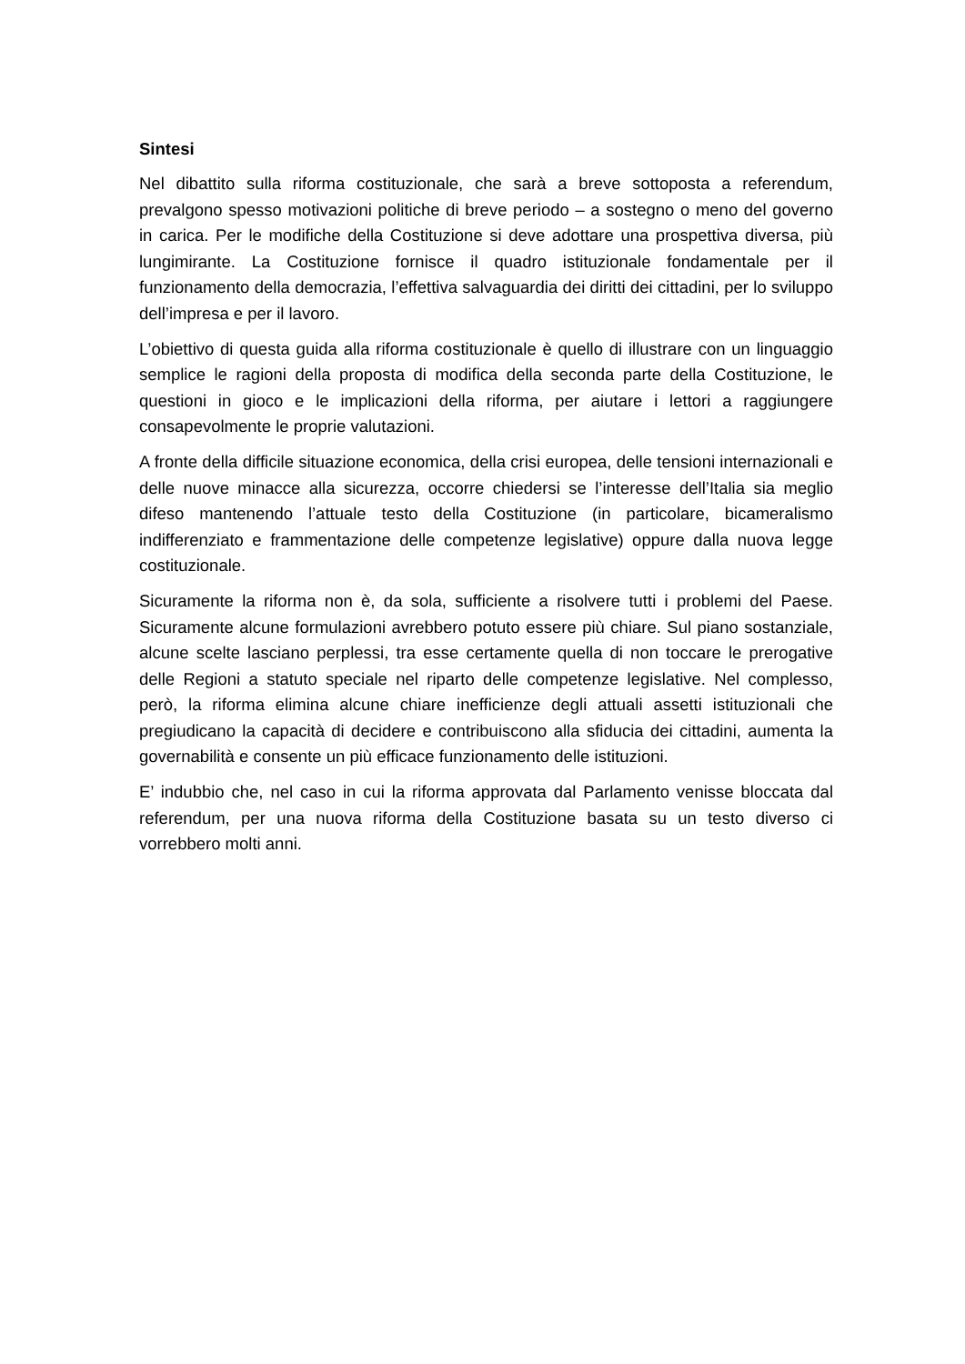Sintesi
Nel dibattito sulla riforma costituzionale, che sarà a breve sottoposta a referendum, prevalgono spesso motivazioni politiche di breve periodo – a sostegno o meno del governo in carica. Per le modifiche della Costituzione si deve adottare una prospettiva diversa, più lungimirante. La Costituzione fornisce il quadro istituzionale fondamentale per il funzionamento della democrazia, l’effettiva salvaguardia dei diritti dei cittadini, per lo sviluppo dell’impresa e per il lavoro.
L’obiettivo di questa guida alla riforma costituzionale è quello di illustrare con un linguaggio semplice le ragioni della proposta di modifica della seconda parte della Costituzione, le questioni in gioco e le implicazioni della riforma, per aiutare i lettori a raggiungere consapevolmente le proprie valutazioni.
A fronte della difficile situazione economica, della crisi europea, delle tensioni internazionali e delle nuove minacce alla sicurezza, occorre chiedersi se l’interesse dell’Italia sia meglio difeso mantenendo l’attuale testo della Costituzione (in particolare, bicameralismo indifferenziato e frammentazione delle competenze legislative) oppure dalla nuova legge costituzionale.
Sicuramente la riforma non è, da sola, sufficiente a risolvere tutti i problemi del Paese. Sicuramente alcune formulazioni avrebbero potuto essere più chiare. Sul piano sostanziale, alcune scelte lasciano perplessi, tra esse certamente quella di non toccare le prerogative delle Regioni a statuto speciale nel riparto delle competenze legislative. Nel complesso, però, la riforma elimina alcune chiare inefficienze degli attuali assetti istituzionali che pregiudicano la capacità di decidere e contribuiscono alla sfiducia dei cittadini, aumenta la governabilità e consente un più efficace funzionamento delle istituzioni.
E’ indubbio che, nel caso in cui la riforma approvata dal Parlamento venisse bloccata dal referendum, per una nuova riforma della Costituzione basata su un testo diverso ci vorrebbero molti anni.